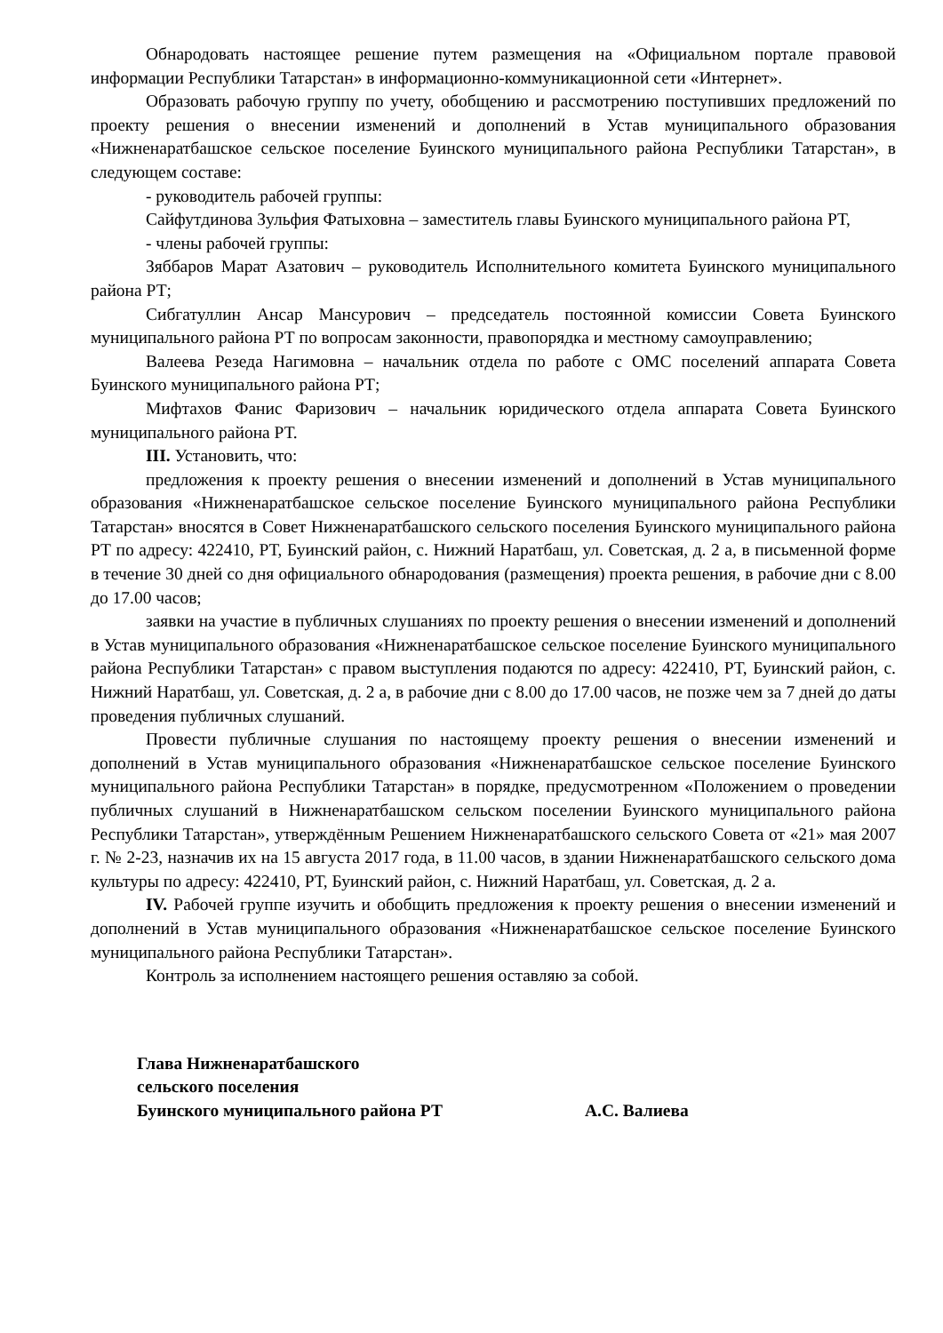Обнародовать настоящее решение путем размещения на «Официальном портале правовой информации Республики Татарстан» в информационно-коммуникационной сети «Интернет».
Образовать рабочую группу по учету, обобщению и рассмотрению поступивших предложений по проекту решения о внесении изменений и дополнений в Устав муниципального образования «Нижненаратбашское сельское поселение Буинского муниципального района Республики Татарстан», в следующем составе:
- руководитель рабочей группы:
Сайфутдинова Зульфия Фатыховна – заместитель главы Буинского муниципального района РТ,
- члены рабочей группы:
Зяббаров Марат Азатович – руководитель Исполнительного комитета Буинского муниципального района РТ;
Сибгатуллин Ансар Мансурович – председатель постоянной комиссии Совета Буинского муниципального района РТ по вопросам законности, правопорядка и местному самоуправлению;
Валеева Резеда Нагимовна – начальник отдела по работе с ОМС поселений аппарата Совета Буинского муниципального района РТ;
Мифтахов Фанис Фаризович – начальник юридического отдела аппарата Совета Буинского муниципального района РТ.
III. Установить, что:
предложения к проекту решения о внесении изменений и дополнений в Устав муниципального образования «Нижненаратбашское сельское поселение Буинского муниципального района Республики Татарстан» вносятся в Совет Нижненаратбашского сельского поселения Буинского муниципального района РТ по адресу: 422410, РТ, Буинский район, с. Нижний Наратбаш, ул. Советская, д. 2 а, в письменной форме в течение 30 дней со дня официального обнародования (размещения) проекта решения, в рабочие дни с 8.00 до 17.00 часов;
заявки на участие в публичных слушаниях по проекту решения о внесении изменений и дополнений в Устав муниципального образования «Нижненаратбашское сельское поселение Буинского муниципального района Республики Татарстан» с правом выступления подаются по адресу: 422410, РТ, Буинский район, с. Нижний Наратбаш, ул. Советская, д. 2 а, в рабочие дни с 8.00 до 17.00 часов, не позже чем за 7 дней до даты проведения публичных слушаний.
Провести публичные слушания по настоящему проекту решения о внесении изменений и дополнений в Устав муниципального образования «Нижненаратбашское сельское поселение Буинского муниципального района Республики Татарстан» в порядке, предусмотренном «Положением о проведении публичных слушаний в Нижненаратбашском сельском поселении Буинского муниципального района Республики Татарстан», утверждённым Решением Нижненаратбашского сельского Совета от «21» мая 2007 г. № 2-23, назначив их на 15 августа 2017 года, в 11.00 часов, в здании Нижненаратбашского сельского дома культуры по адресу: 422410, РТ, Буинский район, с. Нижний Наратбаш, ул. Советская, д. 2 а.
IV. Рабочей группе изучить и обобщить предложения к проекту решения о внесении изменений и дополнений в Устав муниципального образования «Нижненаратбашское сельское поселение Буинского муниципального района Республики Татарстан».
Контроль за исполнением настоящего решения оставляю за собой.
Глава Нижненаратбашского
сельского поселения
Буинского муниципального района РТ А.С. Валиева